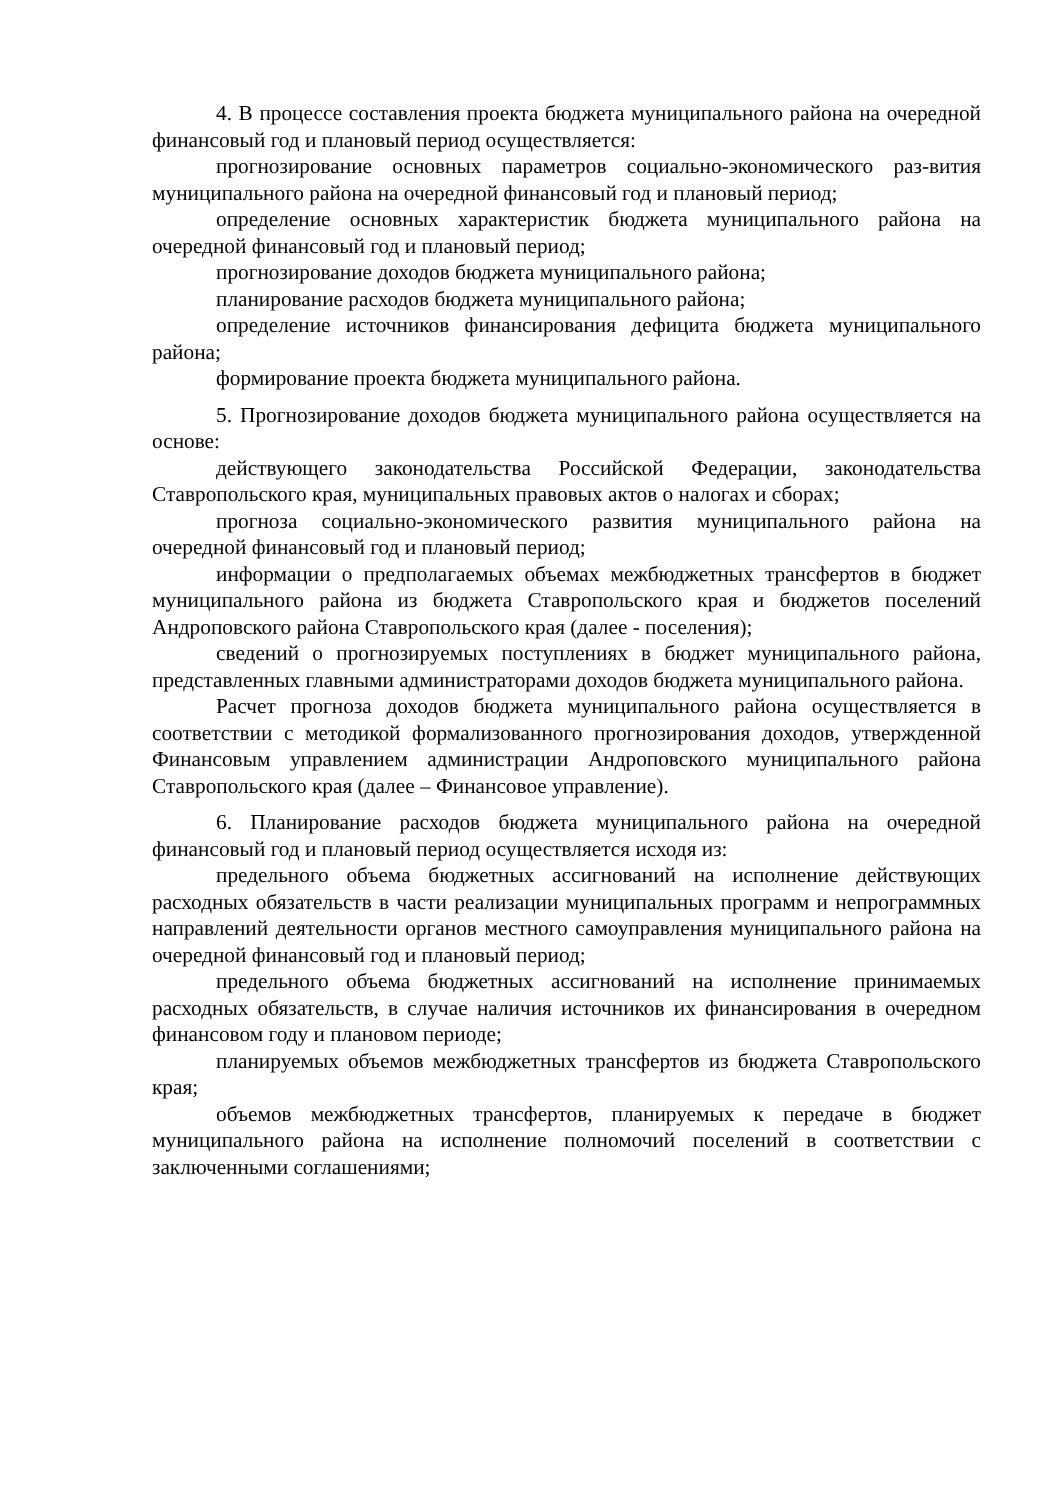4. В процессе составления проекта бюджета муниципального района на очередной финансовый год и плановый период осуществляется:
прогнозирование основных параметров социально-экономического раз-вития муниципального района на очередной финансовый год и плановый период;
определение основных характеристик бюджета муниципального района на очередной финансовый год и плановый период;
прогнозирование доходов бюджета муниципального района;
планирование расходов бюджета муниципального района;
определение источников финансирования дефицита бюджета муниципального района;
формирование проекта бюджета муниципального района.
5. Прогнозирование доходов бюджета муниципального района осуществляется на основе:
действующего законодательства Российской Федерации, законодательства Ставропольского края, муниципальных правовых актов о налогах и сборах;
прогноза социально-экономического развития муниципального района на очередной финансовый год и плановый период;
информации о предполагаемых объемах межбюджетных трансфертов в бюджет муниципального района из бюджета Ставропольского края и бюджетов поселений Андроповского района Ставропольского края (далее - поселения);
сведений о прогнозируемых поступлениях в бюджет муниципального района, представленных главными администраторами доходов бюджета муниципального района.
Расчет прогноза доходов бюджета муниципального района осуществляется в соответствии с методикой формализованного прогнозирования доходов, утвержденной Финансовым управлением администрации Андроповского муниципального района Ставропольского края (далее – Финансовое управление).
6. Планирование расходов бюджета муниципального района на очередной финансовый год и плановый период осуществляется исходя из:
предельного объема бюджетных ассигнований на исполнение действующих расходных обязательств в части реализации муниципальных программ и непрограммных направлений деятельности органов местного самоуправления муниципального района на очередной финансовый год и плановый период;
предельного объема бюджетных ассигнований на исполнение принимаемых расходных обязательств, в случае наличия источников их финансирования в очередном финансовом году и плановом периоде;
планируемых объемов межбюджетных трансфертов из бюджета Ставропольского края;
объемов межбюджетных трансфертов, планируемых к передаче в бюджет муниципального района на исполнение полномочий поселений в соответствии с заключенными соглашениями;